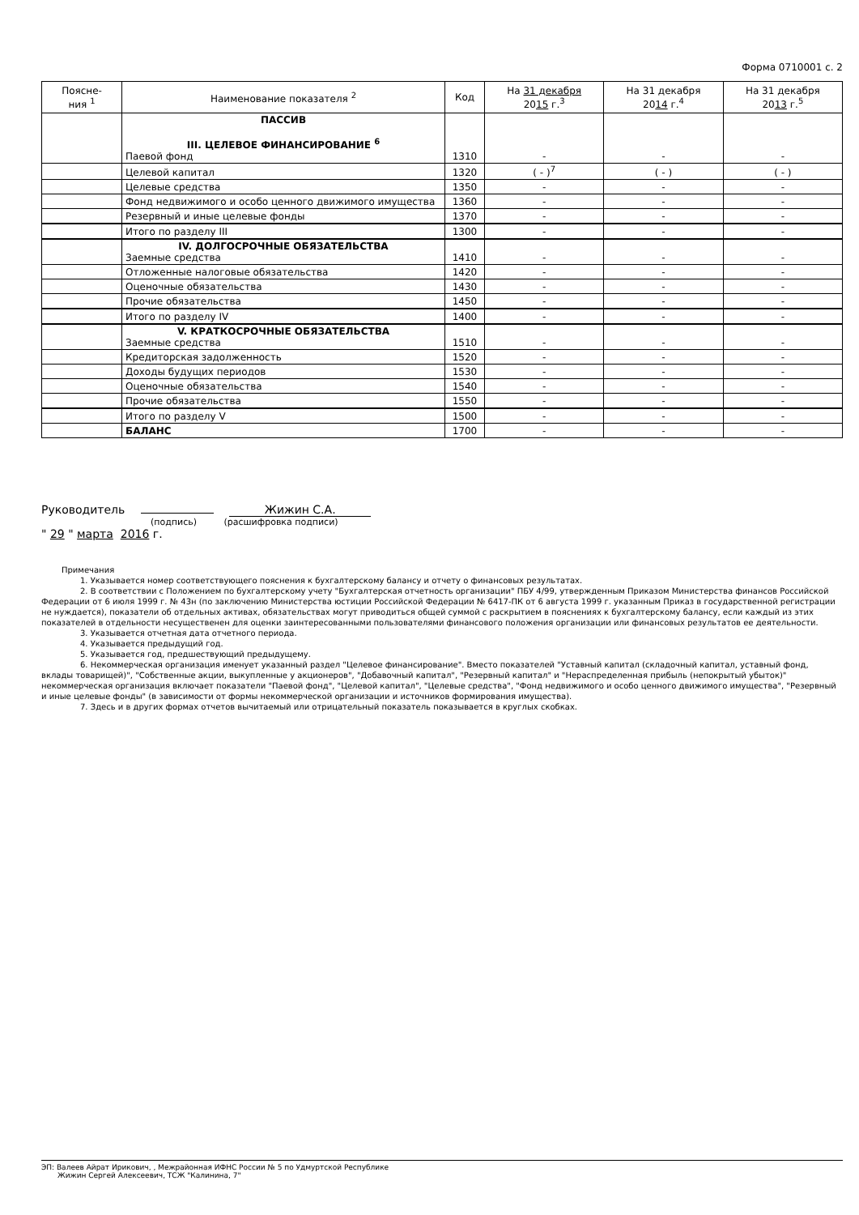Форма 0710001 с. 2
| Поясне- ния <sup>1</sup> | Наименование показателя <sup>2</sup> | Код | На 31 декабря 20 15 г.<sup>3</sup> | На 31 декабря 20 14 г.<sup>4</sup> | На 31 декабря 20 13 г.<sup>5</sup> |
| --- | --- | --- | --- | --- | --- |
| | ПАССИВ III. ЦЕЛЕВОЕ ФИНАНСИРОВАНИЕ <sup>6</sup> Паевой фонд | 1310 | - | - | - |
| | Целевой капитал | 1320 | ( - )<sup>7</sup> | ( - ) | ( - ) |
| | Целевые средства | 1350 | - | - | - |
| | Фонд недвижимого и особо ценного движимого имущества | 1360 | - | - | - |
| | Резервный и иные целевые фонды | 1370 | - | - | - |
| | Итого по разделу III | 1300 | - | - | - |
| | IV. ДОЛГОСРОЧНЫЕ ОБЯЗАТЕЛЬСТВА Заемные средства | 1410 | - | - | - |
| | Отложенные налоговые обязательства | 1420 | - | - | - |
| | Оценочные обязательства | 1430 | - | - | - |
| | Прочие обязательства | 1450 | - | - | - |
| | Итого по разделу IV | 1400 | - | - | - |
| | V. КРАТКОСРОЧНЫЕ ОБЯЗАТЕЛЬСТВА Заемные средства | 1510 | - | - | - |
| | Кредиторская задолженность | 1520 | - | - | - |
| | Доходы будущих периодов | 1530 | - | - | - |
| | Оценочные обязательства | 1540 | - | - | - |
| | Прочие обязательства | 1550 | - | - | - |
| | Итого по разделу V | 1500 | - | - | - |
| | БАЛАНС | 1700 | - | - | - |
Руководитель Жижин С.А.
(подпись) (расшифровка подписи)
" 29 " марта 2016 г.
Примечания
1. Указывается номер соответствующего пояснения к бухгалтерскому балансу и отчету о финансовых результатах.
2. В соответствии с Положением по бухгалтерскому учету "Бухгалтерская отчетность организации" ПБУ 4/99, утвержденным Приказом Министерства финансов Российской Федерации от 6 июля 1999 г. № 43н (по заключению Министерства юстиции Российской Федерации № 6417-ПК от 6 августа 1999 г. указанным Приказ в государственной регистрации не нуждается), показатели об отдельных активах, обязательствах могут приводиться общей суммой с раскрытием в пояснениях к бухгалтерскому балансу, если каждый из этих показателей в отдельности несущественен для оценки заинтересованными пользователями финансового положения организации или финансовых результатов ее деятельности.
3. Указывается отчетная дата отчетного периода.
4. Указывается предыдущий год.
5. Указывается год, предшествующий предыдущему.
6. Некоммерческая организация именует указанный раздел "Целевое финансирование". Вместо показателей "Уставный капитал (складочный капитал, уставный фонд, вклады товарищей)", "Собственные акции, выкупленные у акционеров", "Добавочный капитал", "Резервный капитал" и "Нераспределенная прибыль (непокрытый убыток)" некоммерческая организация включает показатели "Паевой фонд", "Целевой капитал", "Целевые средства", "Фонд недвижимого и особо ценного движимого имущества", "Резервный и иные целевые фонды" (в зависимости от формы некоммерческой организации и источников формирования имущества).
7. Здесь и в других формах отчетов вычитаемый или отрицательный показатель показывается в круглых скобках.
ЭП: Валеев Айрат Ирикович, , Межрайонная ИФНС России № 5 по Удмуртской Республике
Жижин Сергей Алексеевич, ТСЖ "Калинина, 7"